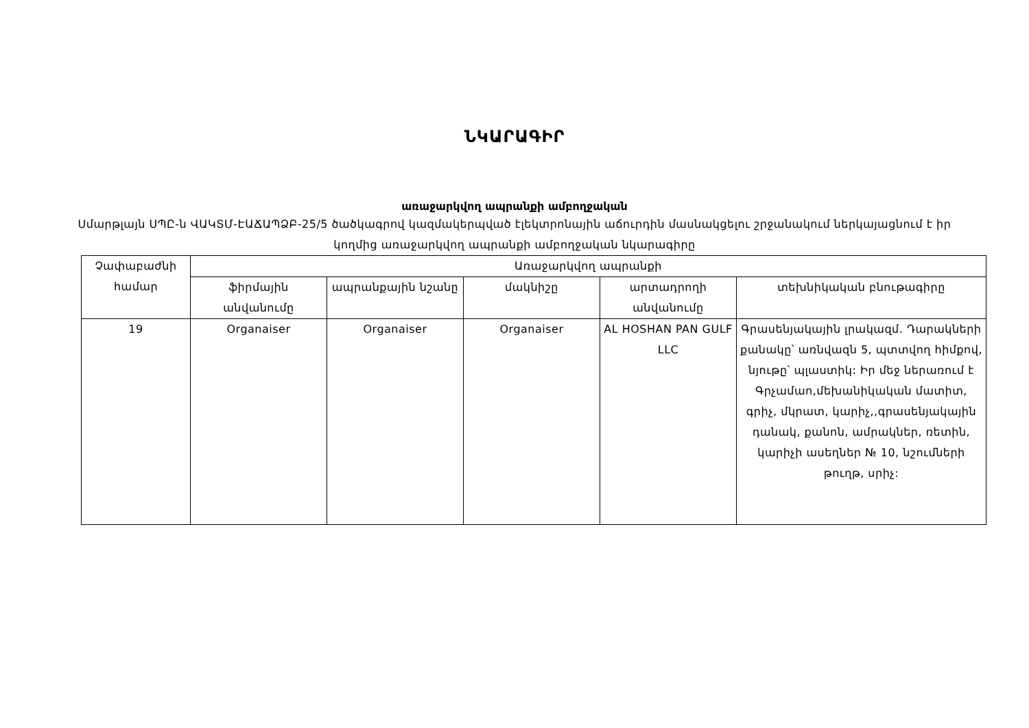ՆԿԱՐԱԳԻՐ
առաջարկվող ապրանքի ամբողջական
Սմարթլայն ՍՊԸ-ն ՎԱԿՏՄ-ԷԱՃԱՊՁԲ-25/5 ծածկագրով կազմակերպված էլեկտրոնային աճուրդին մասնակցելու շրջանակում ներկայացնում է իր կողմից առաջարկվող ապրանքի ամբողջական նկարագիրը
| Չափաբաժնի համար | Առաջարկվող ապրանքի | | | | |
| --- | --- | --- | --- | --- | --- |
| | ֆիրմային անվանումը | ապրանքային նշանը | մակնիշը | արտադրողի անվանումը | տեխնիկական բնութագիրը |
| 19 | Organaiser | Organaiser | Organaiser | AL HOSHAN PAN GULF LLC | Գրասենյակային լրակազմ. Դարակների քանակը՝ առնվազն 5, պտտվող հիմքով, նյութը՝ պլաստիկ: Իր մեջ ներառում է Գրչամաn,մեխանիկական մատիտ, գրիչ, մկրատ, կարիչ,,գրասենյակային դանակ, քանոն, ամրակներ, ռետին, կարիչի ասեղներ № 10, նշումների թուղթ, սրիչ: |